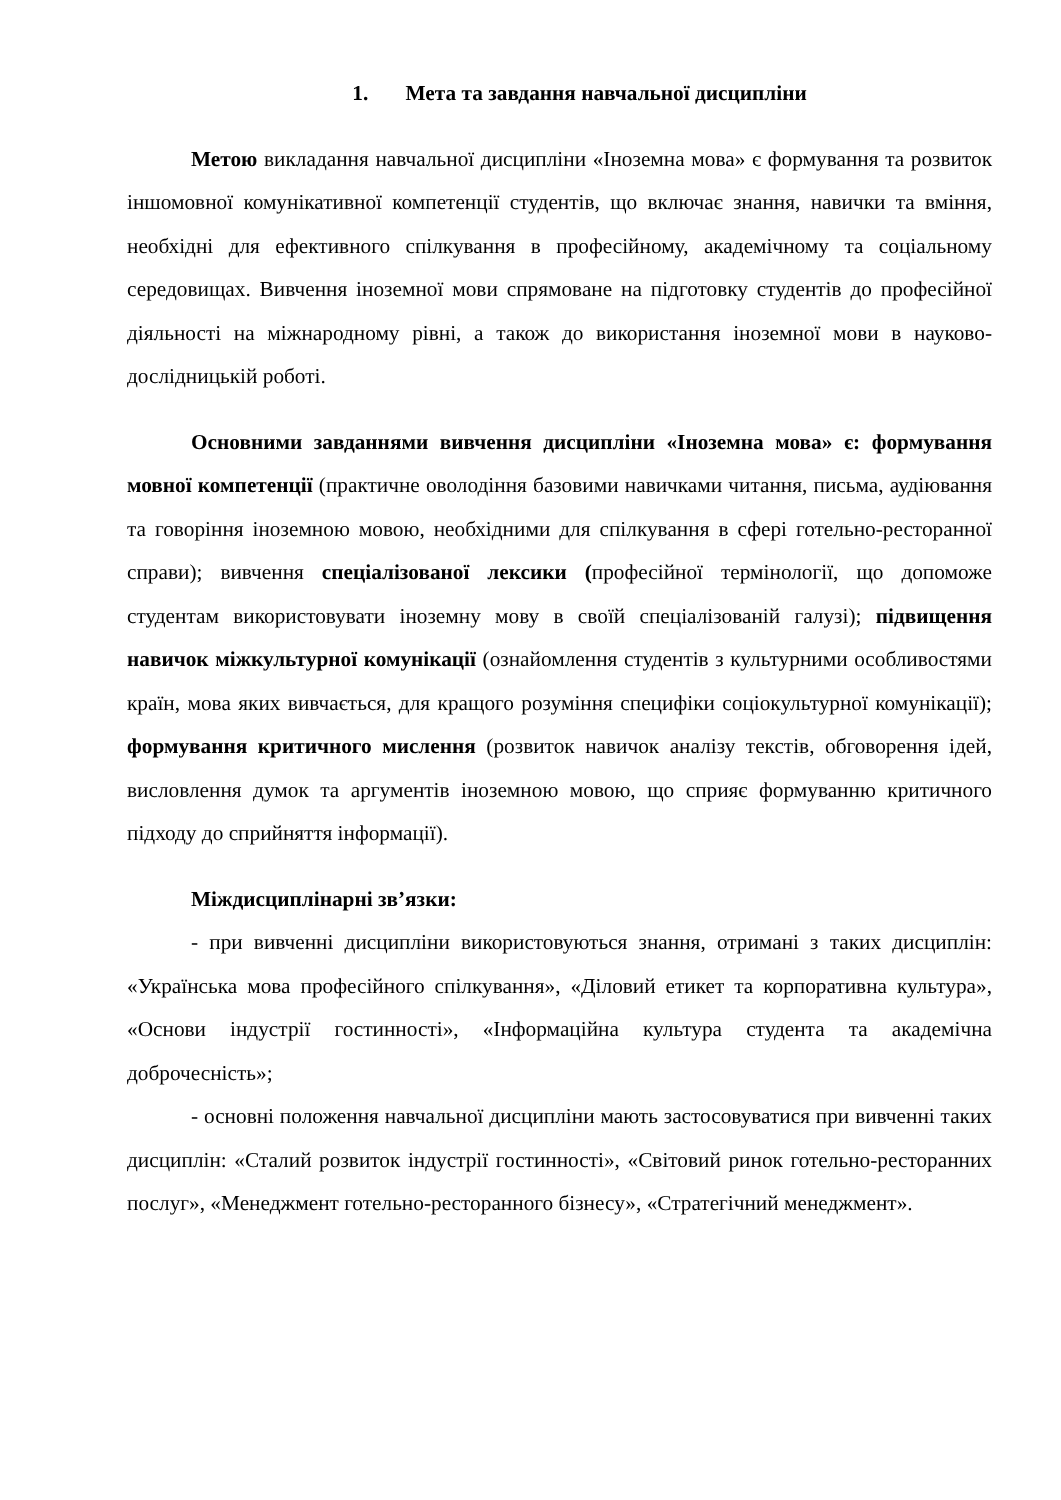1. Мета та завдання навчальної дисципліни
Метою викладання навчальної дисципліни «Іноземна мова» є формування та розвиток іншомовної комунікативної компетенції студентів, що включає знання, навички та вміння, необхідні для ефективного спілкування в професійному, академічному та соціальному середовищах. Вивчення іноземної мови спрямоване на підготовку студентів до професійної діяльності на міжнародному рівні, а також до використання іноземної мови в науково-дослідницькій роботі.
Основними завданнями вивчення дисципліни «Іноземна мова» є: формування мовної компетенції (практичне оволодіння базовими навичками читання, письма, аудіювання та говоріння іноземною мовою, необхідними для спілкування в сфері готельно-ресторанної справи); вивчення спеціалізованої лексики (професійної термінології, що допоможе студентам використовувати іноземну мову в своїй спеціалізованій галузі); підвищення навичок міжкультурної комунікації (ознайомлення студентів з культурними особливостями країн, мова яких вивчається, для кращого розуміння специфіки соціокультурної комунікації); формування критичного мислення (розвиток навичок аналізу текстів, обговорення ідей, висловлення думок та аргументів іноземною мовою, що сприяє формуванню критичного підходу до сприйняття інформації).
Міждисциплінарні зв’язки:
- при вивченні дисципліни використовуються знання, отримані з таких дисциплін: «Українська мова професійного спілкування», «Діловий етикет та корпоративна культура», «Основи індустрії гостинності», «Інформаційна культура студента та академічна доброчесність»;
- основні положення навчальної дисципліни мають застосовуватися при вивченні таких дисциплін: «Сталий розвиток індустрії гостинності», «Світовий ринок готельно-ресторанних послуг», «Менеджмент готельно-ресторанного бізнесу», «Стратегічний менеджмент».